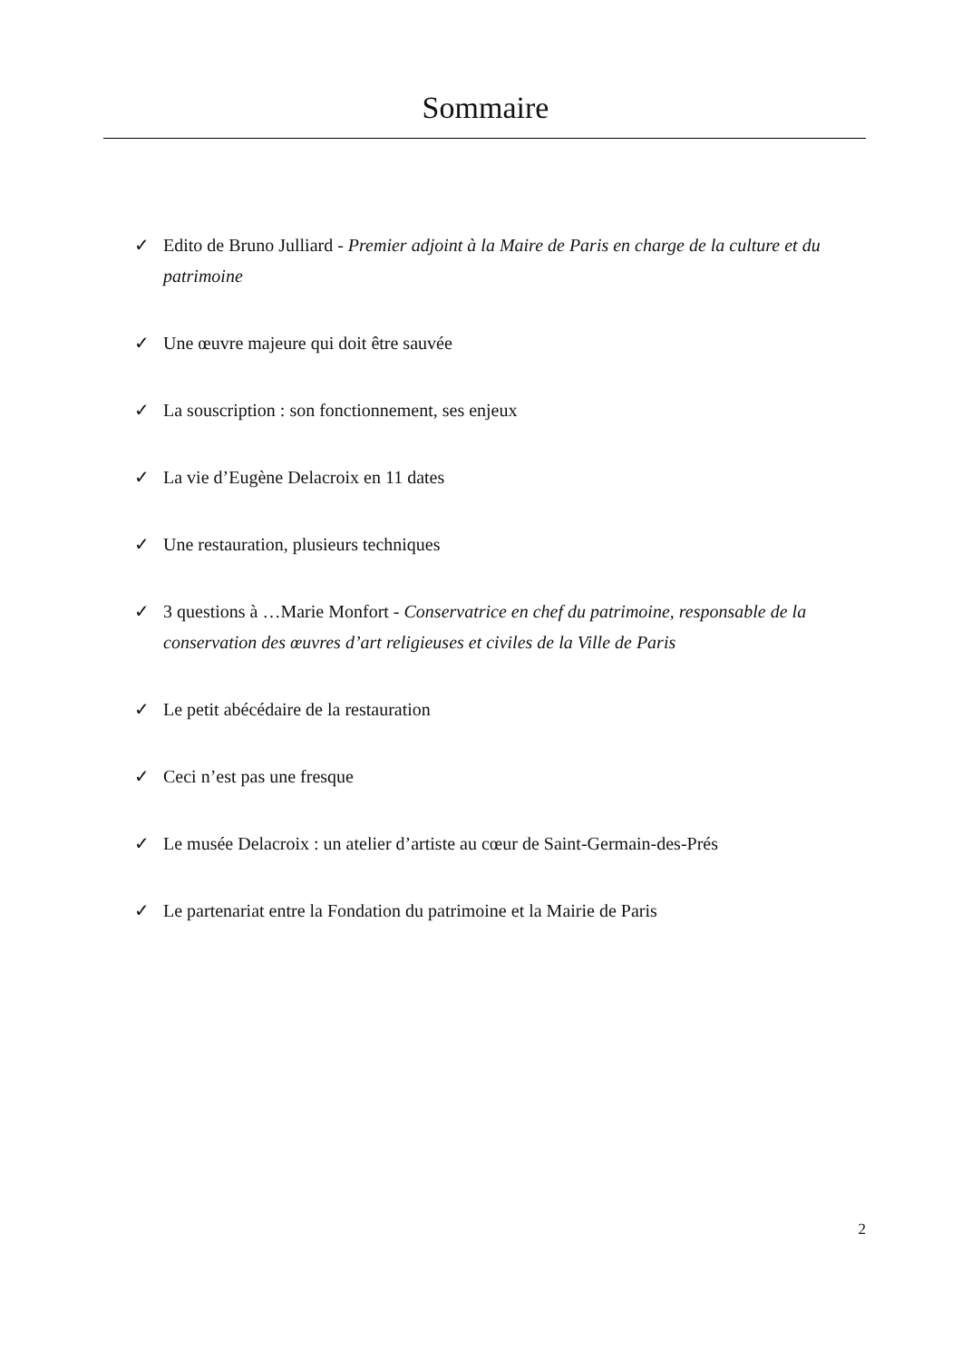Sommaire
✓ Edito de Bruno Julliard - Premier adjoint à la Maire de Paris en charge de la culture et du patrimoine
✓ Une œuvre majeure qui doit être sauvée
✓ La souscription : son fonctionnement, ses enjeux
✓ La vie d’Eugène Delacroix en 11 dates
✓ Une restauration, plusieurs techniques
✓ 3 questions à …Marie Monfort - Conservatrice en chef du patrimoine, responsable de la conservation des œuvres d’art religieuses et civiles de la Ville de Paris
✓ Le petit abécédaire de la restauration
✓ Ceci n’est pas une fresque
✓ Le musée Delacroix : un atelier d’artiste au cœur de Saint-Germain-des-Prés
✓ Le partenariat entre la Fondation du patrimoine et la Mairie de Paris
2